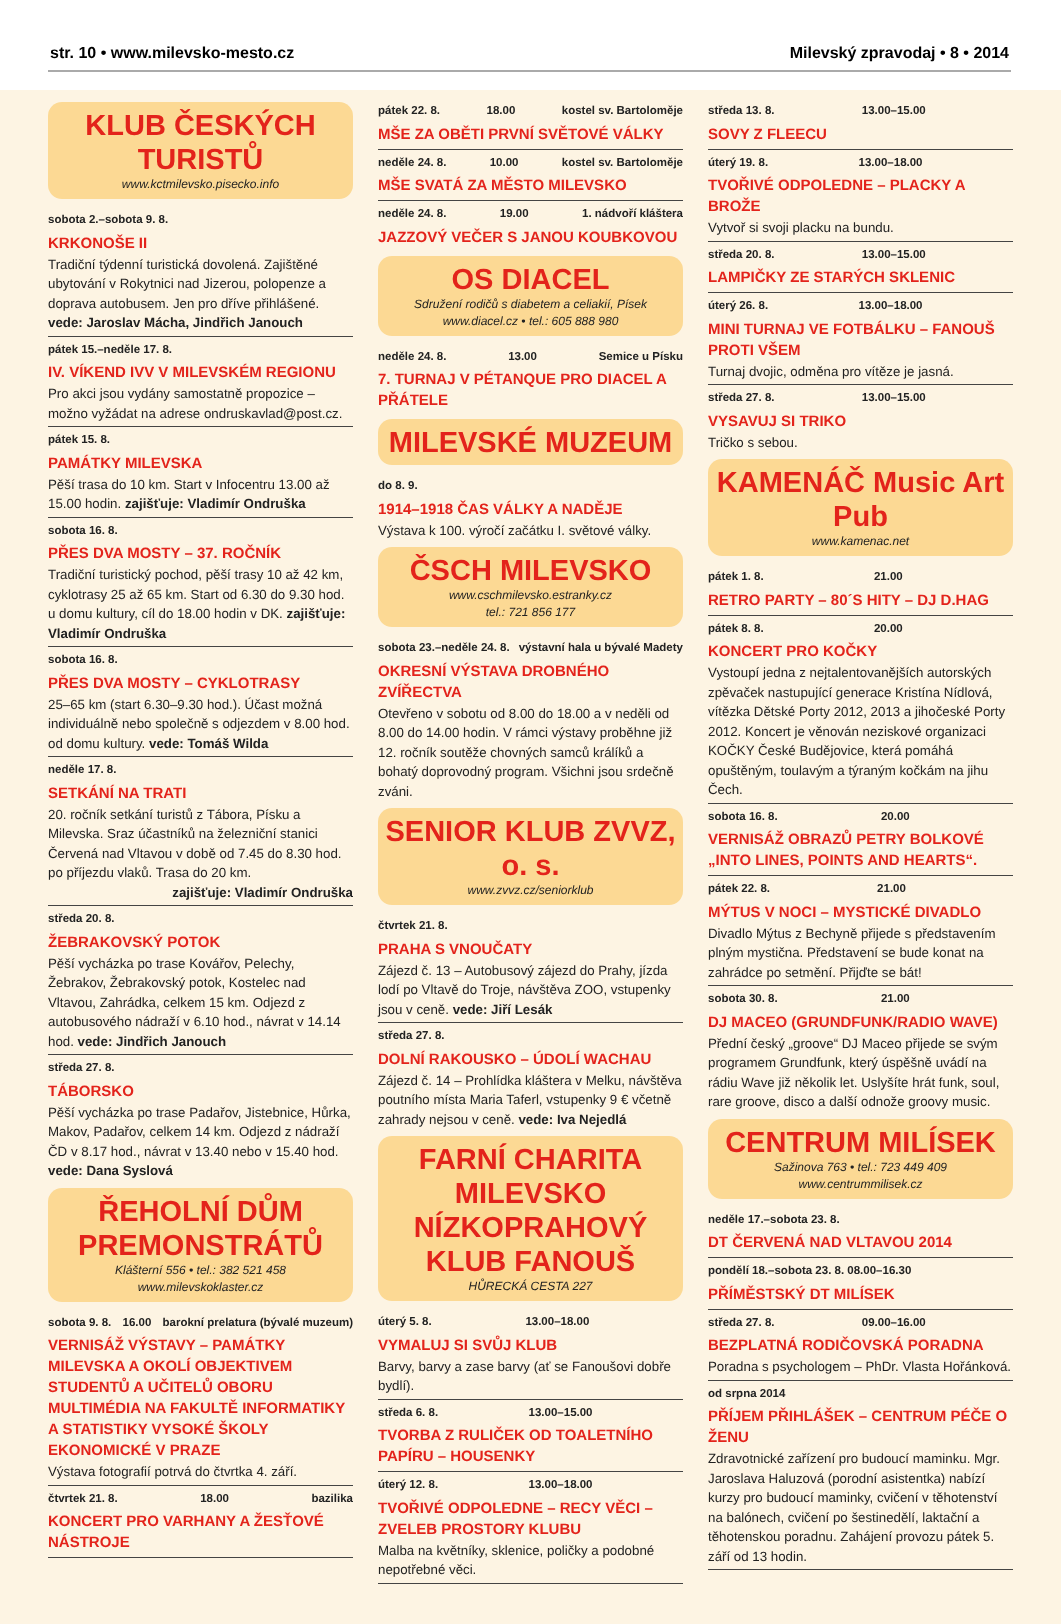str. 10 • www.milevsko-mesto.cz Milevský zpravodaj • 8 • 2014
KLUB ČESKÝCH TURISTŮ
www.kctmilevsko.pisecko.info
sobota 2.–sobota 9. 8.
KRKONOŠE II
Tradiční týdenní turistická dovolená. Zajištěné ubytování v Rokytnici nad Jizerou, polopenze a doprava autobusem. Jen pro dříve přihlášené. vede: Jaroslav Mácha, Jindřich Janouch
pátek 15.–neděle 17. 8.
IV. VÍKEND IVV V MILEVSKÉM REGIONU
Pro akci jsou vydány samostatně propozice – možno vyžádat na adrese ondruskavlad@post.cz.
pátek 15. 8.
PAMÁTKY MILEVSKA
Pěší trasa do 10 km. Start v Infocentru 13.00 až 15.00 hodin. zajišťuje: Vladimír Ondruška
sobota 16. 8.
PŘES DVA MOSTY – 37. ROČNÍK
Tradiční turistický pochod, pěší trasy 10 až 42 km, cyklotrasy 25 až 65 km. Start od 6.30 do 9.30 hod. u domu kultury, cíl do 18.00 hodin v DK. zajišťuje: Vladimír Ondruška
sobota 16. 8.
PŘES DVA MOSTY – CYKLOTRASY
25–65 km (start 6.30–9.30 hod.). Účast možná individuálně nebo společně s odjezdem v 8.00 hod. od domu kultury. vede: Tomáš Wilda
neděle 17. 8.
SETKÁNÍ NA TRATI
20. ročník setkání turistů z Tábora, Písku a Milevska. Sraz účastníků na železniční stanici Červená nad Vltavou v době od 7.45 do 8.30 hod. po příjezdu vlaků. Trasa do 20 km.
zajišťuje: Vladimír Ondruška
středa 20. 8.
ŽEBRAKOVSKÝ POTOK
Pěší vycházka po trase Kovářov, Pelechy, Žebrakov, Žebrakovský potok, Kostelec nad Vltavou, Zahrádka, celkem 15 km. Odjezd z autobusového nádraží v 6.10 hod., návrat v 14.14 hod. vede: Jindřich Janouch
středa 27. 8.
TÁBORSKO
Pěší vycházka po trase Padařov, Jistebnice, Hůrka, Makov, Padařov, celkem 14 km. Odjezd z nádraží ČD v 8.17 hod., návrat v 13.40 nebo v 15.40 hod. vede: Dana Syslová
ŘEHOLNÍ DŮM PREMONSTRÁTŮ
Klášterní 556 • tel.: 382 521 458
www.milevskoklaster.cz
sobota 9. 8. 16.00 barokní prelatura (bývalé muzeum)
VERNISÁŽ VÝSTAVY – PAMÁTKY MILEVSKA A OKOLÍ OBJEKTIVEM STUDENTŮ A UČITELŮ OBORU MULTIMÉDIA NA FAKULTĚ INFORMATIKY A STATISTIKY VYSOKÉ ŠKOLY EKONOMICKÉ V PRAZE
Výstava fotografií potrvá do čtvrtka 4. září.
čtvrtek 21. 8. 18.00 bazilika
KONCERT PRO VARHANY A ŽESŤOVÉ NÁSTROJE
pátek 22. 8. 18.00 kostel sv. Bartoloměje
MŠE ZA OBĚTI PRVNÍ SVĚTOVÉ VÁLKY
neděle 24. 8. 10.00 kostel sv. Bartoloměje
MŠE SVATÁ ZA MĚSTO MILEVSKO
neděle 24. 8. 19.00 1. nádvoří kláštera
JAZZOVÝ VEČER S JANOU KOUBKOVOU
OS DIACEL
Sdružení rodičů s diabetem a celiakií, Písek
www.diacel.cz • tel.: 605 888 980
neděle 24. 8. 13.00 Semice u Písku
7. TURNAJ V PÉTANQUE PRO DIACEL A PŘÁTELE
MILEVSKÉ MUZEUM
do 8. 9.
1914–1918 ČAS VÁLKY A NADĚJE
Výstava k 100. výročí začátku I. světové války.
ČSCH MILEVSKO
www.cschmilevsko.estranky.cz
tel.: 721 856 177
sobota 23.–neděle 24. 8. výstavní hala u bývalé Madety
OKRESNÍ VÝSTAVA DROBNÉHO ZVÍŘECTVA
Otevřeno v sobotu od 8.00 do 18.00 a v neděli od 8.00 do 14.00 hodin. V rámci výstavy proběhne již 12. ročník soutěže chovných samců králíků a bohatý doprovodný program. Všichni jsou srdečně zváni.
SENIOR KLUB ZVVZ, o. s.
www.zvvz.cz/seniorklub
čtvrtek 21. 8.
PRAHA S VNOUČATY
Zájezd č. 13 – Autobusový zájezd do Prahy, jízda lodí po Vltavě do Troje, návštěva ZOO, vstupenky jsou v ceně. vede: Jiří Lesák
středa 27. 8.
DOLNÍ RAKOUSKO – ÚDOLÍ WACHAU
Zájezd č. 14 – Prohlídka kláštera v Melku, návštěva poutního místa Maria Taferl, vstupenky 9 € včetně zahrady nejsou v ceně. vede: Iva Nejedlá
FARNÍ CHARITA MILEVSKO NÍZKOPRAHOVÝ KLUB FANOUŠ
HŮRECKÁ CESTA 227
úterý 5. 8. 13.00–18.00
VYMALUJ SI SVŮJ KLUB
Barvy, barvy a zase barvy (ať se Fanoušovi dobře bydlí).
středa 6. 8. 13.00–15.00
TVORBA Z RULIČEK OD TOALETNÍHO PAPÍRU – HOUSENKY
úterý 12. 8. 13.00–18.00
TVOŘIVÉ ODPOLEDNE – RECY VĚCI – ZVELEB PROSTORY KLUBU
Malba na květníky, sklenice, poličky a podobné nepotřebné věci.
středa 13. 8. 13.00–15.00
SOVY Z FLEECU
úterý 19. 8. 13.00–18.00
TVOŘIVÉ ODPOLEDNE – PLACKY A BROŽE
Vytvoř si svoji placku na bundu.
středa 20. 8. 13.00–15.00
LAMPIČKY ZE STARÝCH SKLENIC
úterý 26. 8. 13.00–18.00
MINI TURNAJ VE FOTBÁLKU – FANOUŠ PROTI VŠEM
Turnaj dvojic, odměna pro vítěze je jasná.
středa 27. 8. 13.00–15.00
VYSAVUJ SI TRIKO
Tričko s sebou.
KAMENÁČ Music Art Pub
www.kamenac.net
pátek 1. 8. 21.00
RETRO PARTY – 80´S HITY – DJ D.HAG
pátek 8. 8. 20.00
KONCERT PRO KOČKY
Vystoupí jedna z nejtalentovanějších autorských zpěvaček nastupující generace Kristína Nídlová, vítězka Dětské Porty 2012, 2013 a jihočeské Porty 2012. Koncert je věnován neziskové organizaci KOČKY České Budějovice, která pomáhá opuštěným, toulavým a týraným kočkám na jihu Čech.
sobota 16. 8. 20.00
VERNISÁŽ OBRAZŮ PETRY BOLKOVÉ „INTO LINES, POINTS AND HEARTS“.
pátek 22. 8. 21.00
MÝTUS V NOCI – MYSTICKÉ DIVADLO
Divadlo Mýtus z Bechyně přijede s představením plným mystična. Představení se bude konat na zahrádce po setmění. Přijďte se bát!
sobota 30. 8. 21.00
DJ MACEO (GRUNDFUNK/RADIO WAVE)
Přední český „groove“ DJ Maceo přijede se svým programem Grundfunk, který úspěšně uvádí na rádiu Wave již několik let. Uslyšíte hrát funk, soul, rare groove, disco a další odnože groovy music.
CENTRUM MILÍSEK
Sažinova 763 • tel.: 723 449 409
www.centrummilisek.cz
neděle 17.–sobota 23. 8.
DT ČERVENÁ NAD VLTAVOU 2014
pondělí 18.–sobota 23. 8. 08.00–16.30
PŘÍMĚSTSKÝ DT MILÍSEK
středa 27. 8. 09.00–16.00
BEZPLATNÁ RODIČOVSKÁ PORADNA
Poradna s psychologem – PhDr. Vlasta Hořánková.
od srpna 2014
PŘÍJEM PŘIHLÁŠEK – CENTRUM PÉČE O ŽENU
Zdravotnické zařízení pro budoucí maminku. Mgr. Jaroslava Haluzová (porodní asistentka) nabízí kurzy pro budoucí maminky, cvičení v těhotenství na balónech, cvičení po šestinedělí, laktační a těhotenskou poradnu. Zahájení provozu pátek 5. září od 13 hodin.